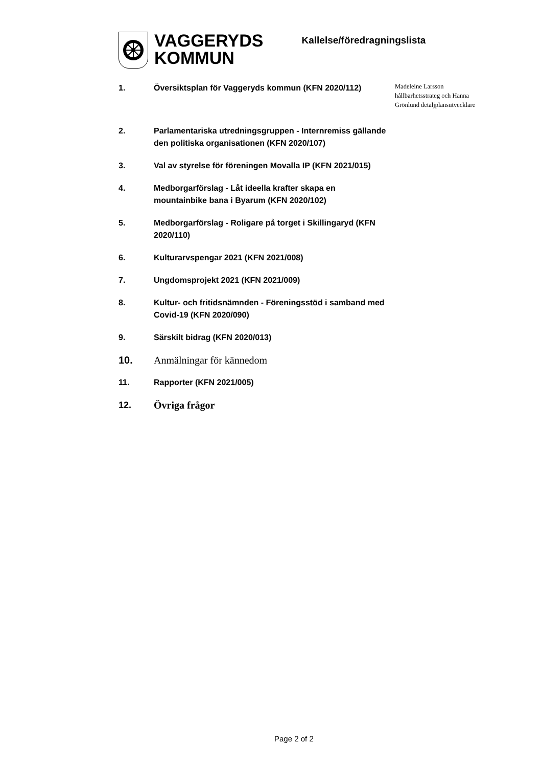VAGGERYDS
KOMMUN
Kallelse/föredragningslista
1. Översiktsplan för Vaggeryds kommun (KFN 2020/112)
Madeleine Larsson
hållbarhetsstrateg och Hanna
Grönlund detaljplansutvecklare
2. Parlamentariska utredningsgruppen - Internremiss gällande den politiska organisationen (KFN 2020/107)
3. Val av styrelse för föreningen Movalla IP (KFN 2021/015)
4. Medborgarförslag - Låt ideella krafter skapa en mountainbike bana i Byarum (KFN 2020/102)
5. Medborgarförslag - Roligare på torget i Skillingaryd (KFN 2020/110)
6. Kulturarvspengar 2021 (KFN 2021/008)
7. Ungdomsprojekt 2021 (KFN 2021/009)
8. Kultur- och fritidsnämnden - Föreningsstöd i samband med Covid-19 (KFN 2020/090)
9. Särskilt bidrag (KFN 2020/013)
10. Anmälningar för kännedom
11. Rapporter (KFN 2021/005)
12. Övriga frågor
Page 2 of 2